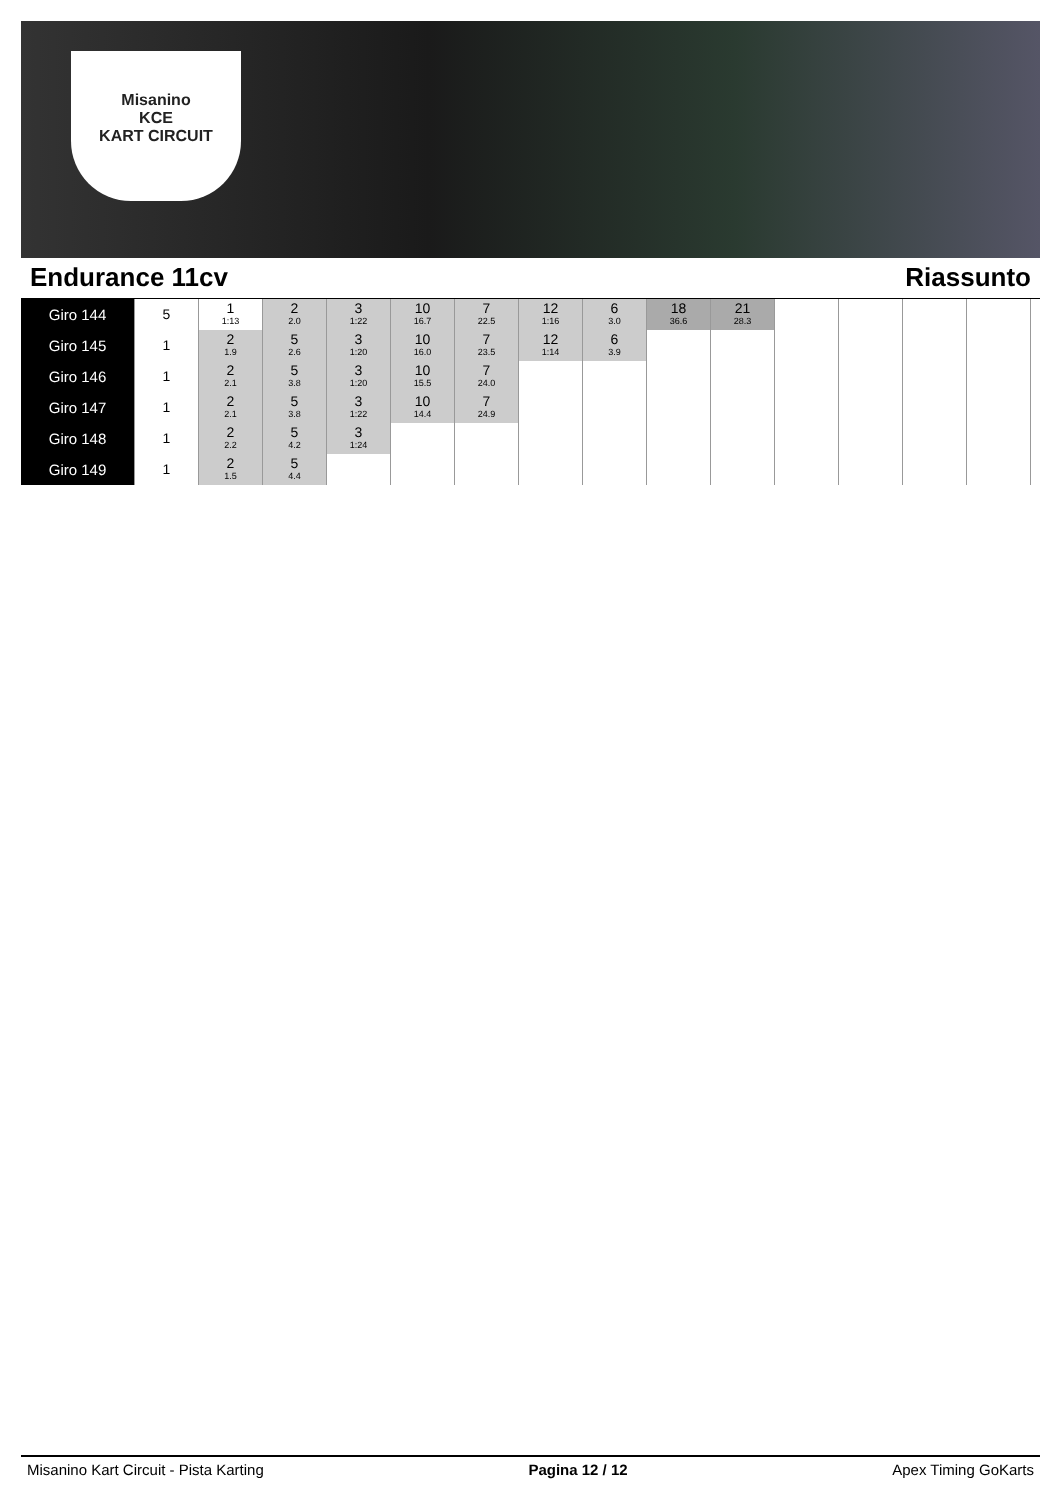Misanino
KCE
KART CIRCUIT
Endurance 11cv Riassunto
| Giro 144 | 5 | 1 1:13 | 2 2.0 | 3 1:22 | 10 16.7 | 7 22.5 | 12 1:16 | 6 3.0 | 18 36.6 | 21 28.3 | | | | |
| Giro 145 | 1 | 2 1.9 | 5 2.6 | 3 1:20 | 10 16.0 | 7 23.5 | 12 1:14 | 6 3.9 | | | | | | |
| Giro 146 | 1 | 2 2.1 | 5 3.8 | 3 1:20 | 10 15.5 | 7 24.0 | | | | | | | | |
| Giro 147 | 1 | 2 2.1 | 5 3.8 | 3 1:22 | 10 14.4 | 7 24.9 | | | | | | | | |
| Giro 148 | 1 | 2 2.2 | 5 4.2 | 3 1:24 | | | | | | | | | | |
| Giro 149 | 1 | 2 1.5 | 5 4.4 | | | | | | | | | | | |
Misanino Kart Circuit - Pista Karting Pagina 12 / 12 Apex Timing GoKarts